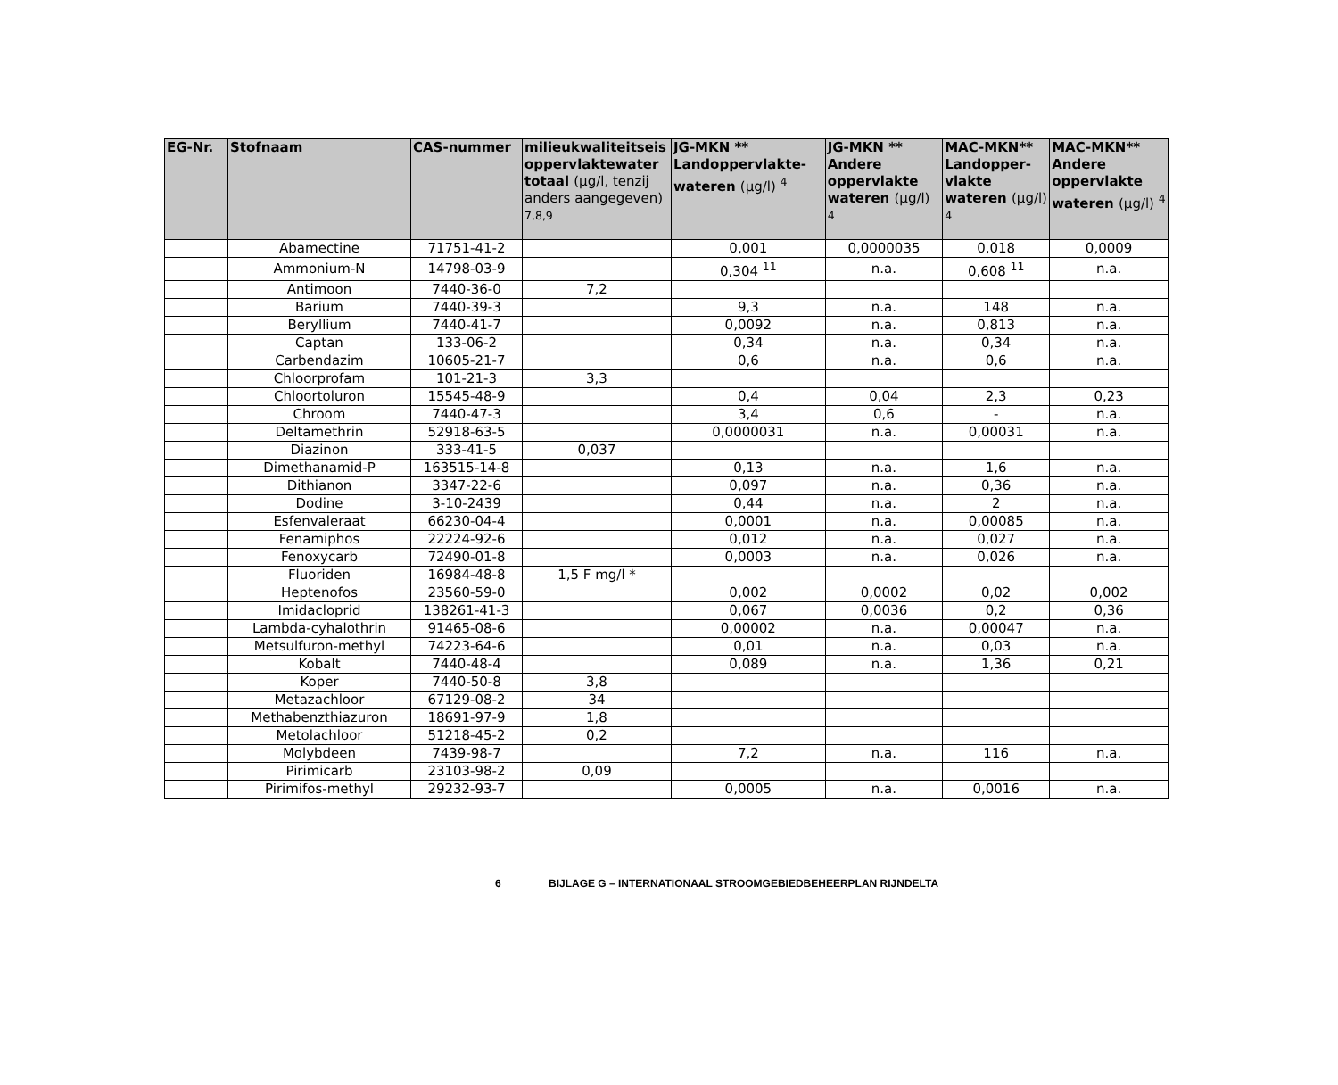| EG-Nr. | Stofnaam | CAS-nummer | milieukwaliteitseis oppervlaktewater totaal (µg/l, tenzij anders aangegeven) <sup>7,8,9</sup> | JG-MKN ** Landoppervlakte-wateren (µg/l) <sup>4</sup> | JG-MKN ** Andere oppervlakte wateren (µg/l) <sup>4</sup> | MAC-MKN** Landopper-vlakte wateren (µg/l) <sup>4</sup> | MAC-MKN** Andere oppervlakte wateren (µg/l) <sup>4</sup> |
| --- | --- | --- | --- | --- | --- | --- | --- |
| | Abamectine | 71751-41-2 | | 0,001 | 0,0000035 | 0,018 | 0,0009 |
| | Ammonium-N | 14798-03-9 | | 0,304 <sup>11</sup> | n.a. | 0,608 <sup>11</sup> | n.a. |
| | Antimoon | 7440-36-0 | 7,2 | | | | |
| | Barium | 7440-39-3 | | 9,3 | n.a. | 148 | n.a. |
| | Beryllium | 7440-41-7 | | 0,0092 | n.a. | 0,813 | n.a. |
| | Captan | 133-06-2 | | 0,34 | n.a. | 0,34 | n.a. |
| | Carbendazim | 10605-21-7 | | 0,6 | n.a. | 0,6 | n.a. |
| | Chloorprofam | 101-21-3 | 3,3 | | | | |
| | Chloortoluron | 15545-48-9 | | 0,4 | 0,04 | 2,3 | 0,23 |
| | Chroom | 7440-47-3 | | 3,4 | 0,6 | - | n.a. |
| | Deltamethrin | 52918-63-5 | | 0,0000031 | n.a. | 0,00031 | n.a. |
| | Diazinon | 333-41-5 | 0,037 | | | | |
| | Dimethanamid-P | 163515-14-8 | | 0,13 | n.a. | 1,6 | n.a. |
| | Dithianon | 3347-22-6 | | 0,097 | n.a. | 0,36 | n.a. |
| | Dodine | 3-10-2439 | | 0,44 | n.a. | 2 | n.a. |
| | Esfenvaleraat | 66230-04-4 | | 0,0001 | n.a. | 0,00085 | n.a. |
| | Fenamiphos | 22224-92-6 | | 0,012 | n.a. | 0,027 | n.a. |
| | Fenoxycarb | 72490-01-8 | | 0,0003 | n.a. | 0,026 | n.a. |
| | Fluoriden | 16984-48-8 | 1,5 F mg/l * | | | | |
| | Heptenofos | 23560-59-0 | | 0,002 | 0,0002 | 0,02 | 0,002 |
| | Imidacloprid | 138261-41-3 | | 0,067 | 0,0036 | 0,2 | 0,36 |
| | Lambda-cyhalothrin | 91465-08-6 | | 0,00002 | n.a. | 0,00047 | n.a. |
| | Metsulfuron-methyl | 74223-64-6 | | 0,01 | n.a. | 0,03 | n.a. |
| | Kobalt | 7440-48-4 | | 0,089 | n.a. | 1,36 | 0,21 |
| | Koper | 7440-50-8 | 3,8 | | | | |
| | Metazachloor | 67129-08-2 | 34 | | | | |
| | Methabenzthiazuron | 18691-97-9 | 1,8 | | | | |
| | Metolachloor | 51218-45-2 | 0,2 | | | | |
| | Molybdeen | 7439-98-7 | | 7,2 | n.a. | 116 | n.a. |
| | Pirimicarb | 23103-98-2 | 0,09 | | | | |
| | Pirimifos-methyl | 29232-93-7 | | 0,0005 | n.a. | 0,0016 | n.a. |
6 BIJLAGE G – INTERNATIONAAL STROOMGEBIEDBEHEERPLAN RIJNDELTA